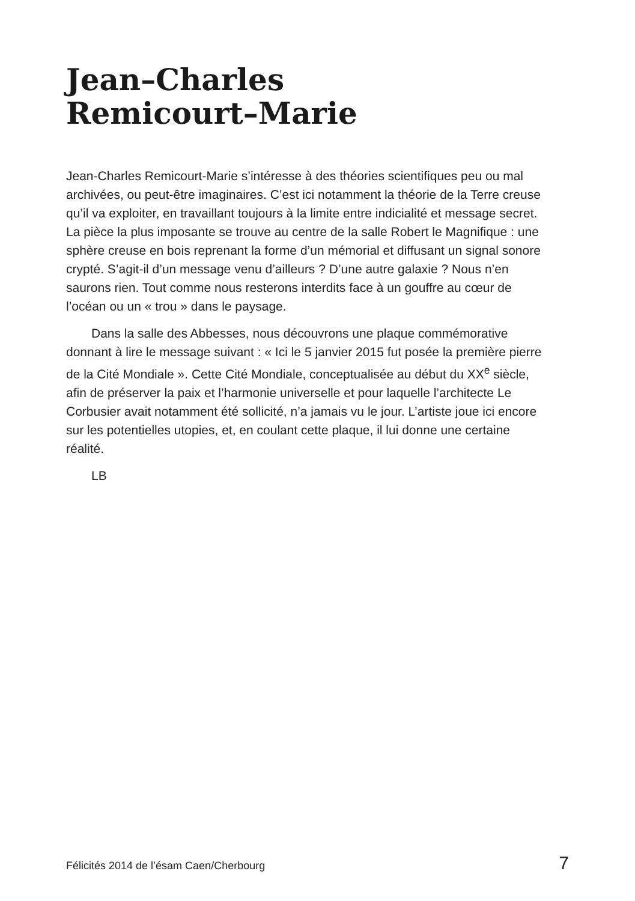Jean–Charles
Remicourt–Marie
Jean-Charles Remicourt-Marie s’intéresse à des théories scientifiques peu ou mal archivées, ou peut-être imaginaires. C’est ici notamment la théorie de la Terre creuse qu’il va exploiter, en travaillant toujours à la limite entre indicialité et message secret. La pièce la plus imposante se trouve au centre de la salle Robert le Magnifique : une sphère creuse en bois reprenant la forme d’un mémorial et diffusant un signal sonore crypté. S’agit-il d’un message venu d’ailleurs ? D’une autre galaxie ? Nous n’en saurons rien. Tout comme nous resterons interdits face à un gouffre au cœur de l’océan ou un « trou » dans le paysage.
Dans la salle des Abbesses, nous découvrons une plaque commémorative donnant à lire le message suivant : « Ici le 5 janvier 2015 fut posée la première pierre de la Cité Mondiale ». Cette Cité Mondiale, conceptualisée au début du XX<sup>e</sup> siècle, afin de préserver la paix et l’harmonie universelle et pour laquelle l’architecte Le Corbusier avait notamment été sollicité, n’a jamais vu le jour. L’artiste joue ici encore sur les potentielles utopies, et, en coulant cette plaque, il lui donne une certaine réalité.
LB
Félicités 2014 de l’ésam Caen/Cherbourg 7